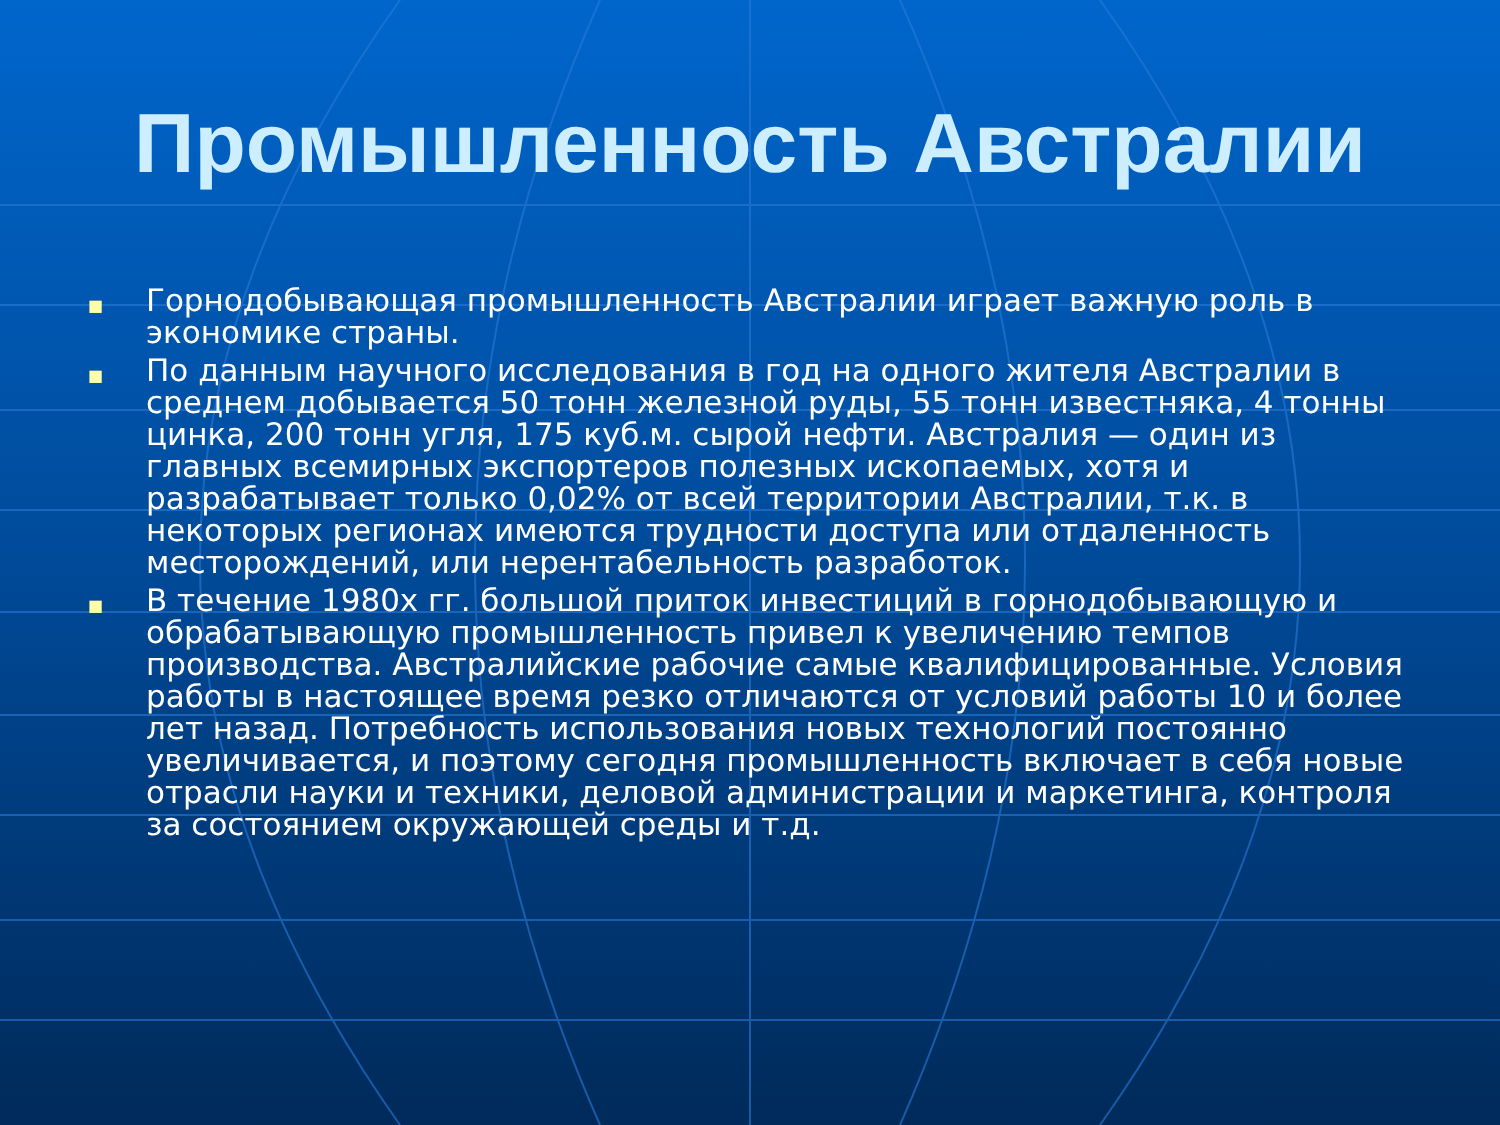Промышленность Австралии
■ Горнодобывающая промышленность Австралии играет важную роль в экономике страны.
■ По данным научного исследования в год на одного жителя Австралии в среднем добывается 50 тонн железной руды, 55 тонн известняка, 4 тонны цинка, 200 тонн угля, 175 куб.м. сырой нефти. Австралия — один из главных всемирных экспортеров полезных ископаемых, хотя и разрабатывает только 0,02% от всей территории Австралии, т.к. в некоторых регионах имеются трудности доступа или отдаленность месторождений, или нерентабельность разработок.
■ В течение 1980х гг. большой приток инвестиций в горнодобывающую и обрабатывающую промышленность привел к увеличению темпов производства. Австралийские рабочие самые квалифицированные. Условия работы в настоящее время резко отличаются от условий работы 10 и более лет назад. Потребность использования новых технологий постоянно увеличивается, и поэтому сегодня промышленность включает в себя новые отрасли науки и техники, деловой администрации и маркетинга, контроля за состоянием окружающей среды и т.д.